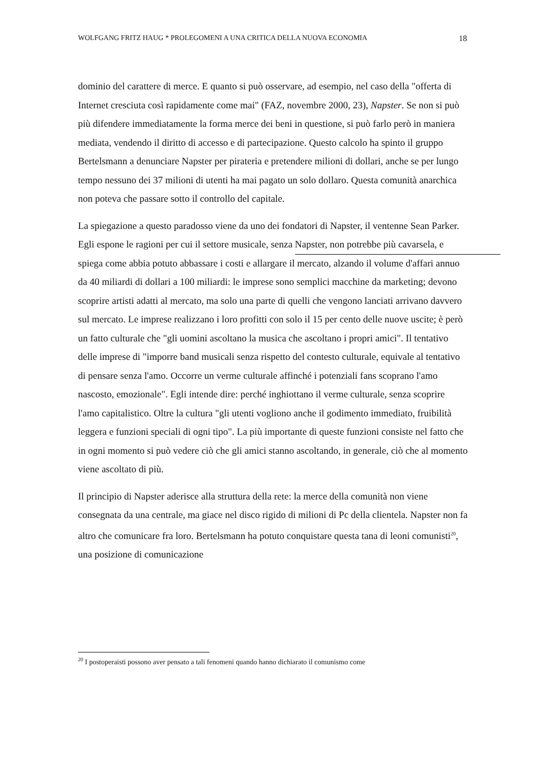WOLFGANG FRITZ HAUG * PROLEGOMENI A UNA CRITICA DELLA NUOVA ECONOMIA 18
dominio del carattere di merce. E quanto si può osservare, ad esempio, nel caso della "offerta di Internet cresciuta così rapidamente come mai" (FAZ, novembre 2000, 23), Napster. Se non si può più difendere immediatamente la forma merce dei beni in questione, si può farlo però in maniera mediata, vendendo il diritto di accesso e di partecipazione. Questo calcolo ha spinto il gruppo Bertelsmann a denunciare Napster per pirateria e pretendere milioni di dollari, anche se per lungo tempo nessuno dei 37 milioni di utenti ha mai pagato un solo dollaro. Questa comunità anarchica non poteva che passare sotto il controllo del capitale.
La spiegazione a questo paradosso viene da uno dei fondatori di Napster, il ventenne Sean Parker. Egli espone le ragioni per cui il settore musicale, senza Napster, non potrebbe più cavarsela, e spiega come abbia potuto abbassare i costi e allargare il mercato, alzando il volume d'affari annuo da 40 miliardi di dollari a 100 miliardi: le imprese sono semplici macchine da marketing; devono scoprire artisti adatti al mercato, ma solo una parte di quelli che vengono lanciati arrivano davvero sul mercato. Le imprese realizzano i loro profitti con solo il 15 per cento delle nuove uscite; è però un fatto culturale che "gli uomini ascoltano la musica che ascoltano i propri amici". Il tentativo delle imprese di "imporre band musicali senza rispetto del contesto culturale, equivale al tentativo di pensare senza l'amo. Occorre un verme culturale affinché i potenziali fans scoprano l'amo nascosto, emozionale". Egli intende dire: perché inghiottano il verme culturale, senza scoprire l'amo capitalistico. Oltre la cultura "gli utenti vogliono anche il godimento immediato, fruibilità leggera e funzioni speciali di ogni tipo". La più importante di queste funzioni consiste nel fatto che in ogni momento si può vedere ciò che gli amici stanno ascoltando, in generale, ciò che al momento viene ascoltato di più.
Il principio di Napster aderisce alla struttura della rete: la merce della comunità non viene consegnata da una centrale, ma giace nel disco rigido di milioni di Pc della clientela. Napster non fa altro che comunicare fra loro. Bertelsmann ha potuto conquistare questa tana di leoni comunisti<sup>20</sup>, una posizione di comunicazione
<sup>20</sup> I postoperaisti possono aver pensato a tali fenomeni quando hanno dichiarato il comunismo come